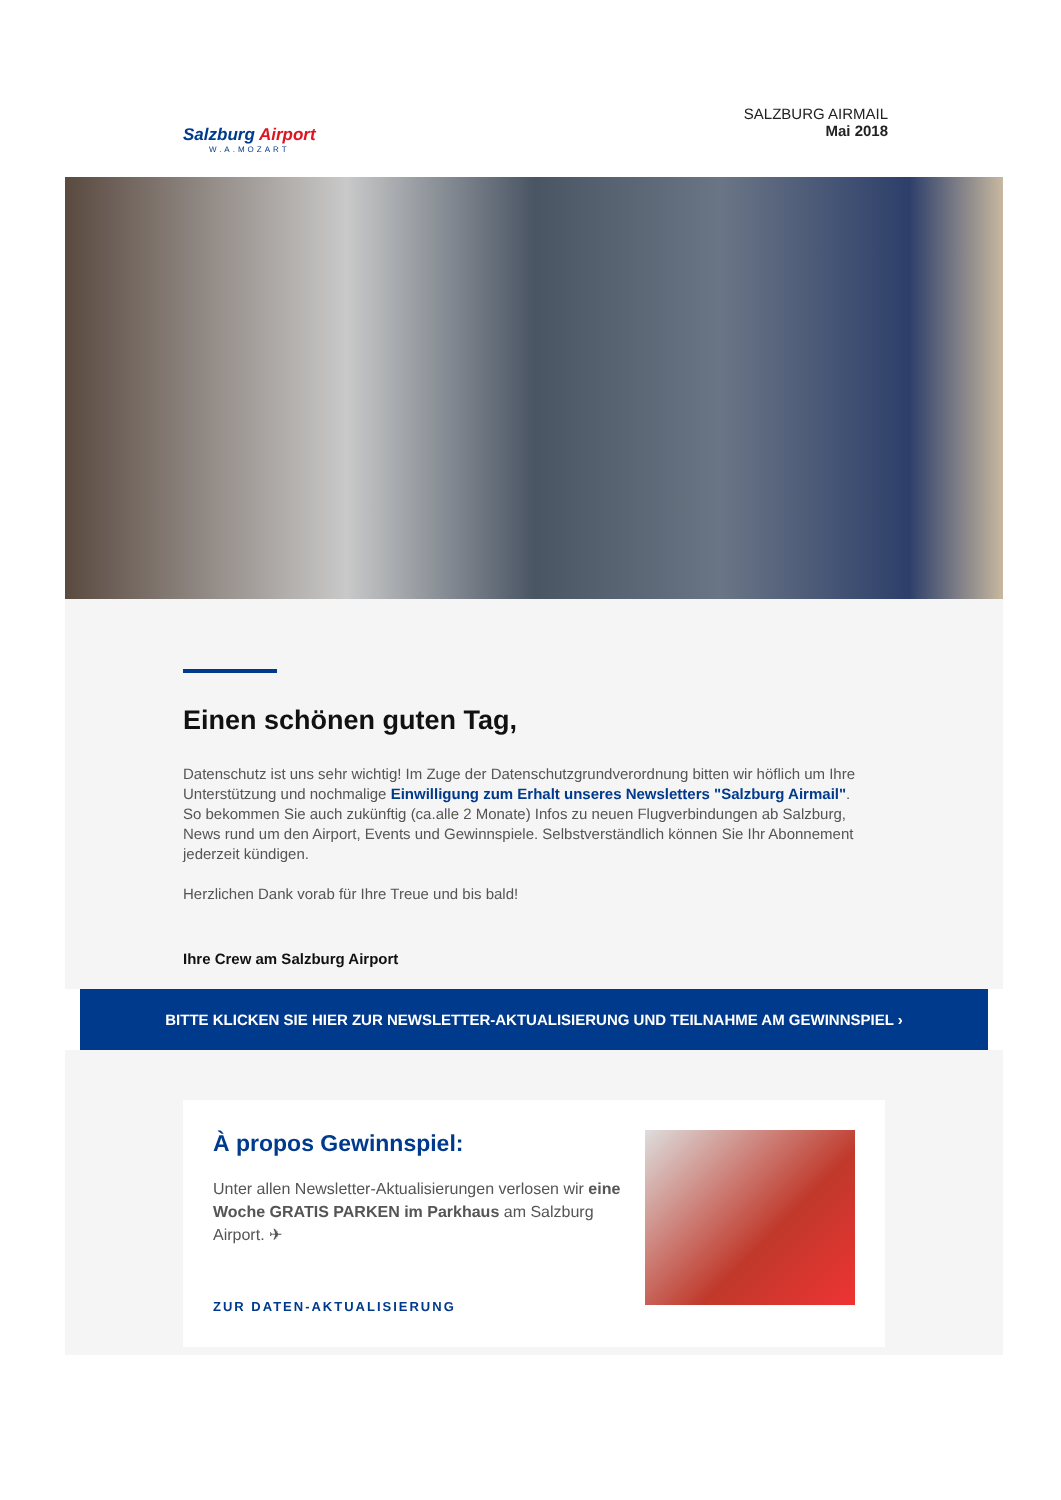Salzburg Airport
W.A.MOZART
SALZBURG AIRMAIL
Mai 2018
Einen schönen guten Tag,
Datenschutz ist uns sehr wichtig! Im Zuge der Datenschutzgrundverordnung bitten wir höflich um Ihre Unterstützung und nochmalige Einwilligung zum Erhalt unseres Newsletters "Salzburg Airmail".
So bekommen Sie auch zukünftig (ca.alle 2 Monate) Infos zu neuen Flugverbindungen ab Salzburg, News rund um den Airport, Events und Gewinnspiele. Selbstverständlich können Sie Ihr Abonnement jederzeit kündigen.
Herzlichen Dank vorab für Ihre Treue und bis bald!
Ihre Crew am Salzburg Airport
BITTE KLICKEN SIE HIER ZUR NEWSLETTER-AKTUALISIERUNG UND TEILNAHME AM GEWINNSPIEL ›
À propos Gewinnspiel:
Unter allen Newsletter-Aktualisierungen verlosen wir eine Woche GRATIS PARKEN im Parkhaus am Salzburg Airport. ✈
ZUR DATEN-AKTUALISIERUNG